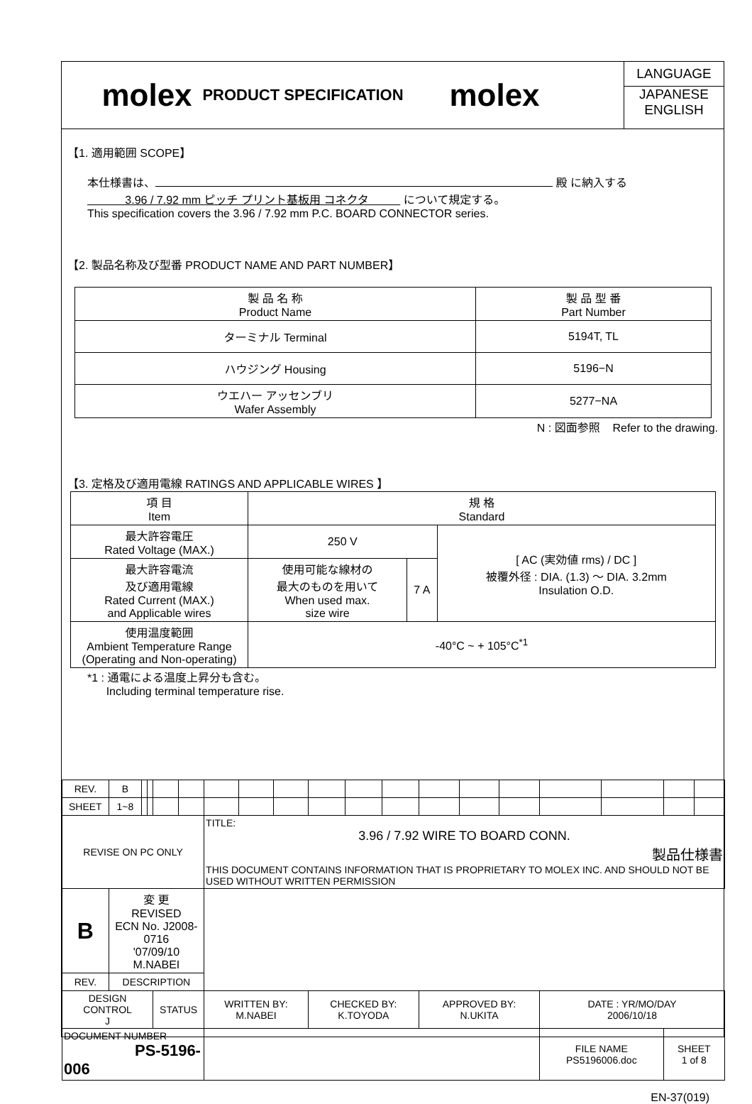molex
PRODUCT SPECIFICATION
molex
LANGUAGE
JAPANESE
ENGLISH
【1. 適用範囲 SCOPE】
本仕様書は、 殿 に納入する
3.96 / 7.92 mm ピッチ プリント基板用 コネクタ について規定する。
This specification covers the 3.96 / 7.92 mm P.C. BOARD CONNECTOR series.
【2. 製品名称及び型番 PRODUCT NAME AND PART NUMBER】
| 製 品 名 称 Product Name | 製 品 型 番 Part Number |
| ターミナル Terminal | 5194T, TL |
| ハウジング Housing | 5196−N |
| ウエハー アッセンブリ Wafer Assembly | 5277−NA |
N : 図面参照 Refer to the drawing.
【3. 定格及び適用電線 RATINGS AND APPLICABLE WIRES 】
| 項 目 Item | 規 格 Standard | | |
| 最大許容電圧 Rated Voltage (MAX.) | 250 V | | [ AC (実効値 rms) / DC ] 被覆外径 : DIA. (1.3) 〜 DIA. 3.2mm Insulation O.D. |
| 最大許容電流 及び適用電線 Rated Current (MAX.) and Applicable wires | 使用可能な線材の 最大のものを用いて When used max. size wire | 7 A | |
| 使用温度範囲 Ambient Temperature Range (Operating and Non-operating) | -40°C ~ + 105°C<sup>*1</sup> | | |
*1 : 通電による温度上昇分も含む。
Including terminal temperature rise.
| REV. | B | | | | | | | | | | | | | | | | | |
| SHEET | 1~8 | | | | | | | | | | | | | | | | | |
| REVISE ON PC ONLY | | | | | | TITLE: 3.96 / 7.92 WIRE TO BOARD CONN. 製品仕様書 THIS DOCUMENT CONTAINS INFORMATION THAT IS PROPRIETARY TO MOLEX INC. AND SHOULD NOT BE USED WITHOUT WRITTEN PERMISSION | | | | | | | | | | | | |
| B | 変 更 REVISED ECN No. J2008-0716 '07/09/10 M.NABEI | | | | | | | | | | | | | | | | | |
| REV. | DESCRIPTION | | | | | | | | | | | | | | | | | |
| DESIGN CONTROL J | | | | STATUS | | WRITTEN BY: M.NABEI | | | CHECKED BY: K.TOYODA | | | APPROVED BY: N.UKITA | | | DATE : YR/MO/DAY 2006/10/18 | | | |
| DOCUMENT NUMBER PS-5196-006 | | | | | | | | | | | | | | | FILE NAME PS5196006.doc | | SHEET 1 of 8 | |
EN-37(019)